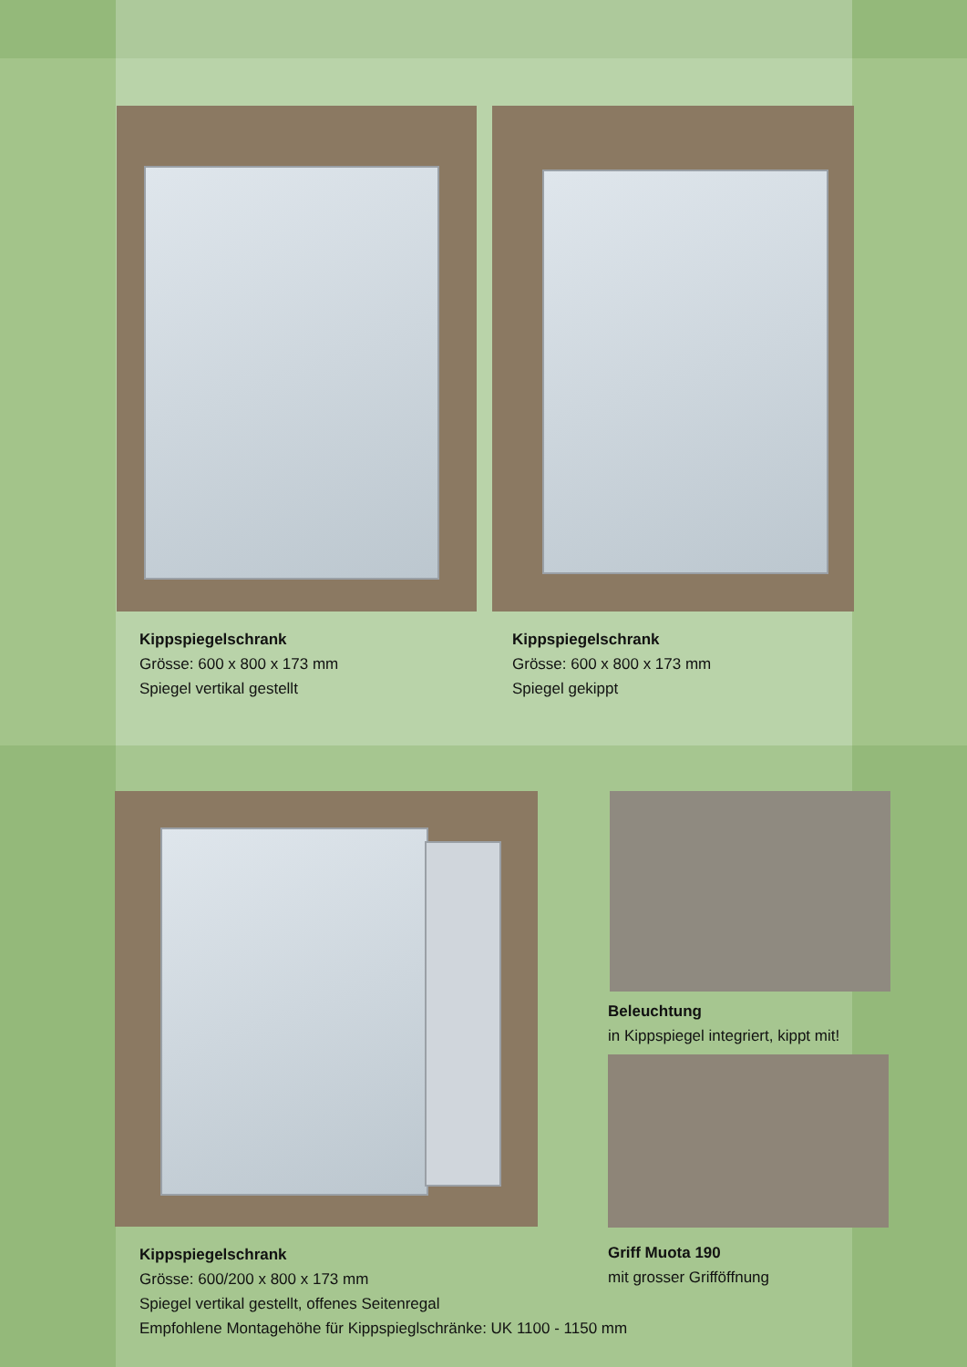Kippspiegelschrank
Grösse: 600 x 800 x 173 mm
Spiegel vertikal gestellt
Kippspiegelschrank
Grösse: 600 x 800 x 173 mm
Spiegel gekippt
Beleuchtung
in Kippspiegel integriert, kippt mit!
Kippspiegelschrank
Grösse: 600/200 x 800 x 173 mm
Spiegel vertikal gestellt, offenes Seitenregal
Empfohlene Montagehöhe für Kippspieglschränke: UK 1100 - 1150 mm
Griff Muota 190
mit grosser Grifföffnung